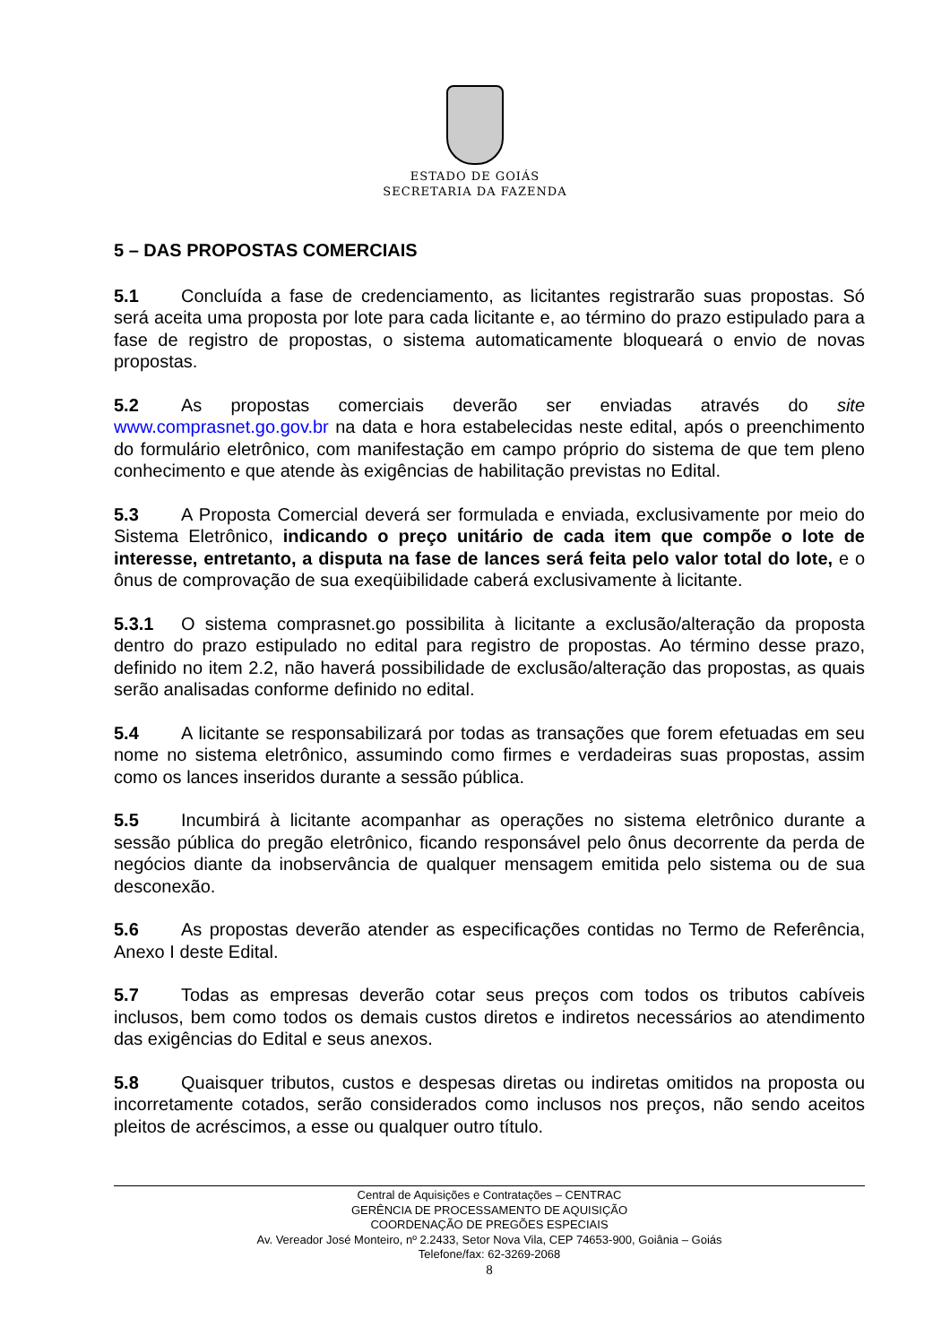ESTADO DE GOIÁS
SECRETARIA DA FAZENDA
5 – DAS PROPOSTAS COMERCIAIS
5.1 Concluída a fase de credenciamento, as licitantes registrarão suas propostas. Só será aceita uma proposta por lote para cada licitante e, ao término do prazo estipulado para a fase de registro de propostas, o sistema automaticamente bloqueará o envio de novas propostas.
5.2 As propostas comerciais deverão ser enviadas através do site www.comprasnet.go.gov.br na data e hora estabelecidas neste edital, após o preenchimento do formulário eletrônico, com manifestação em campo próprio do sistema de que tem pleno conhecimento e que atende às exigências de habilitação previstas no Edital.
5.3 A Proposta Comercial deverá ser formulada e enviada, exclusivamente por meio do Sistema Eletrônico, indicando o preço unitário de cada item que compõe o lote de interesse, entretanto, a disputa na fase de lances será feita pelo valor total do lote, e o ônus de comprovação de sua exeqüibilidade caberá exclusivamente à licitante.
5.3.1 O sistema comprasnet.go possibilita à licitante a exclusão/alteração da proposta dentro do prazo estipulado no edital para registro de propostas. Ao término desse prazo, definido no item 2.2, não haverá possibilidade de exclusão/alteração das propostas, as quais serão analisadas conforme definido no edital.
5.4 A licitante se responsabilizará por todas as transações que forem efetuadas em seu nome no sistema eletrônico, assumindo como firmes e verdadeiras suas propostas, assim como os lances inseridos durante a sessão pública.
5.5 Incumbirá à licitante acompanhar as operações no sistema eletrônico durante a sessão pública do pregão eletrônico, ficando responsável pelo ônus decorrente da perda de negócios diante da inobservância de qualquer mensagem emitida pelo sistema ou de sua desconexão.
5.6 As propostas deverão atender as especificações contidas no Termo de Referência, Anexo I deste Edital.
5.7 Todas as empresas deverão cotar seus preços com todos os tributos cabíveis inclusos, bem como todos os demais custos diretos e indiretos necessários ao atendimento das exigências do Edital e seus anexos.
5.8 Quaisquer tributos, custos e despesas diretas ou indiretas omitidos na proposta ou incorretamente cotados, serão considerados como inclusos nos preços, não sendo aceitos pleitos de acréscimos, a esse ou qualquer outro título.
Central de Aquisições e Contratações – CENTRAC
GERÊNCIA DE PROCESSAMENTO DE AQUISIÇÃO
COORDENAÇÃO DE PREGÕES ESPECIAIS
Av. Vereador José Monteiro, nº 2.2433, Setor Nova Vila, CEP 74653-900, Goiânia – Goiás
Telefone/fax: 62-3269-2068
8